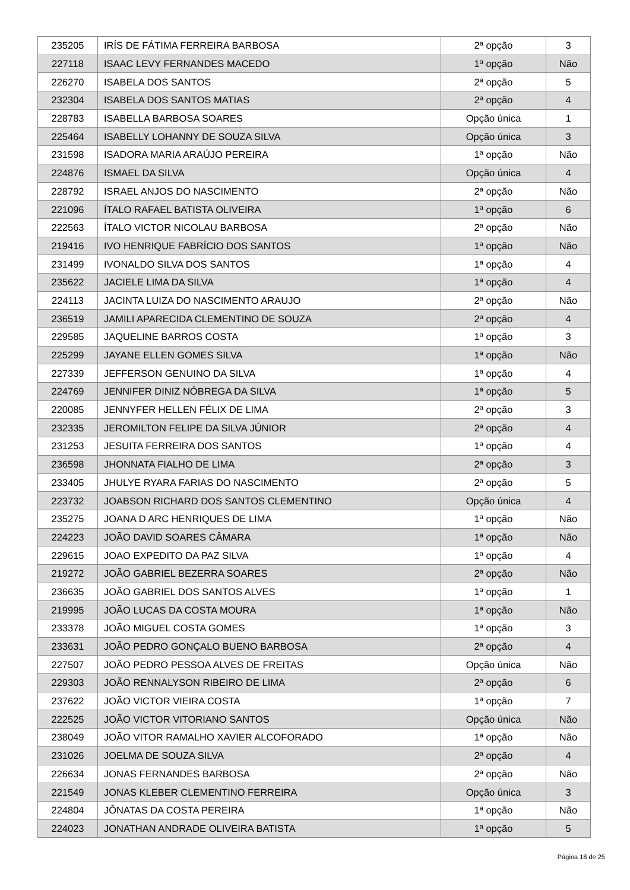| 235205 | IRÍS DE FÁTIMA FERREIRA BARBOSA | 2ª opção | 3 |
| 227118 | ISAAC LEVY FERNANDES MACEDO | 1ª opção | Não |
| 226270 | ISABELA DOS SANTOS | 2ª opção | 5 |
| 232304 | ISABELA DOS SANTOS MATIAS | 2ª opção | 4 |
| 228783 | ISABELLA BARBOSA SOARES | Opção única | 1 |
| 225464 | ISABELLY LOHANNY DE SOUZA SILVA | Opção única | 3 |
| 231598 | ISADORA MARIA ARAÚJO PEREIRA | 1ª opção | Não |
| 224876 | ISMAEL DA SILVA | Opção única | 4 |
| 228792 | ISRAEL ANJOS DO NASCIMENTO | 2ª opção | Não |
| 221096 | ÍTALO RAFAEL BATISTA OLIVEIRA | 1ª opção | 6 |
| 222563 | ÍTALO VICTOR NICOLAU BARBOSA | 2ª opção | Não |
| 219416 | IVO HENRIQUE FABRÍCIO DOS SANTOS | 1ª opção | Não |
| 231499 | IVONALDO SILVA DOS SANTOS | 1ª opção | 4 |
| 235622 | JACIELE LIMA DA SILVA | 1ª opção | 4 |
| 224113 | JACINTA LUIZA DO NASCIMENTO ARAUJO | 2ª opção | Não |
| 236519 | JAMILI APARECIDA CLEMENTINO DE SOUZA | 2ª opção | 4 |
| 229585 | JAQUELINE BARROS COSTA | 1ª opção | 3 |
| 225299 | JAYANE ELLEN GOMES SILVA | 1ª opção | Não |
| 227339 | JEFFERSON GENUINO DA SILVA | 1ª opção | 4 |
| 224769 | JENNIFER DINIZ NÓBREGA DA SILVA | 1ª opção | 5 |
| 220085 | JENNYFER HELLEN FÉLIX DE LIMA | 2ª opção | 3 |
| 232335 | JEROMILTON FELIPE DA SILVA JÚNIOR | 2ª opção | 4 |
| 231253 | JESUITA FERREIRA DOS SANTOS | 1ª opção | 4 |
| 236598 | JHONNATA FIALHO DE LIMA | 2ª opção | 3 |
| 233405 | JHULYE RYARA FARIAS DO NASCIMENTO | 2ª opção | 5 |
| 223732 | JOABSON RICHARD DOS SANTOS CLEMENTINO | Opção única | 4 |
| 235275 | JOANA D ARC HENRIQUES DE LIMA | 1ª opção | Não |
| 224223 | JOÃO DAVID SOARES CÂMARA | 1ª opção | Não |
| 229615 | JOAO EXPEDITO DA PAZ SILVA | 1ª opção | 4 |
| 219272 | JOÃO GABRIEL BEZERRA SOARES | 2ª opção | Não |
| 236635 | JOÃO GABRIEL DOS SANTOS ALVES | 1ª opção | 1 |
| 219995 | JOÃO LUCAS DA COSTA MOURA | 1ª opção | Não |
| 233378 | JOÃO MIGUEL COSTA GOMES | 1ª opção | 3 |
| 233631 | JOÃO PEDRO GONÇALO BUENO BARBOSA | 2ª opção | 4 |
| 227507 | JOÃO PEDRO PESSOA ALVES DE FREITAS | Opção única | Não |
| 229303 | JOÃO RENNALYSON RIBEIRO DE LIMA | 2ª opção | 6 |
| 237622 | JOÃO VICTOR VIEIRA COSTA | 1ª opção | 7 |
| 222525 | JOÃO VICTOR VITORIANO SANTOS | Opção única | Não |
| 238049 | JOÃO VITOR RAMALHO XAVIER ALCOFORADO | 1ª opção | Não |
| 231026 | JOELMA DE SOUZA SILVA | 2ª opção | 4 |
| 226634 | JONAS FERNANDES BARBOSA | 2ª opção | Não |
| 221549 | JONAS KLEBER CLEMENTINO FERREIRA | Opção única | 3 |
| 224804 | JÔNATAS DA COSTA PEREIRA | 1ª opção | Não |
| 224023 | JONATHAN ANDRADE OLIVEIRA BATISTA | 1ª opção | 5 |
Página 18 de 25